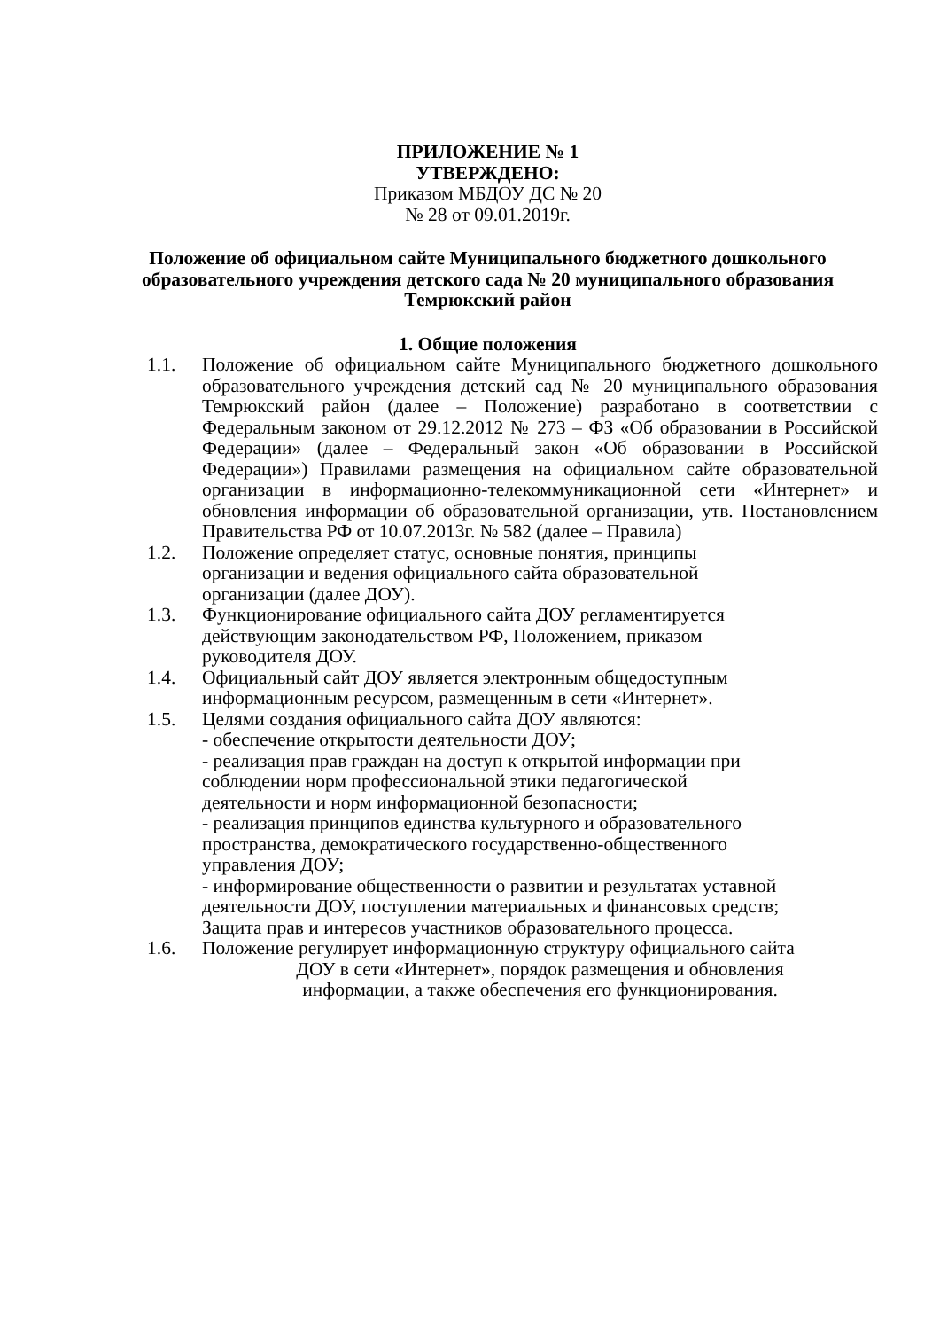ПРИЛОЖЕНИЕ № 1
УТВЕРЖДЕНО:
Приказом МБДОУ ДС № 20
№ 28 от 09.01.2019г.
Положение об официальном сайте Муниципального бюджетного дошкольного образовательного учреждения детского сада № 20 муниципального образования Темрюкский район
1. Общие положения
1.1. Положение об официальном сайте Муниципального бюджетного дошкольного образовательного учреждения детский сад № 20 муниципального образования Темрюкский район (далее – Положение) разработано в соответствии с Федеральным законом от 29.12.2012 № 273 – ФЗ «Об образовании в Российской Федерации» (далее – Федеральный закон «Об образовании в Российской Федерации») Правилами размещения на официальном сайте образовательной организации в информационно-телекоммуникационной сети «Интернет» и обновления информации об образовательной организации, утв. Постановлением Правительства РФ от 10.07.2013г. № 582 (далее – Правила)
1.2. Положение определяет статус, основные понятия, принципы
организации и ведения официального сайта образовательной
организации (далее ДОУ).
1.3. Функционирование официального сайта ДОУ регламентируется
действующим законодательством РФ, Положением, приказом
руководителя ДОУ.
1.4. Официальный сайт ДОУ является электронным общедоступным
информационным ресурсом, размещенным в сети «Интернет».
1.5. Целями создания официального сайта ДОУ являются:
- обеспечение открытости деятельности ДОУ;
- реализация прав граждан на доступ к открытой информации при
соблюдении норм профессиональной этики педагогической
деятельности и норм информационной безопасности;
- реализация принципов единства культурного и образовательного
пространства, демократического государственно-общественного
управления ДОУ;
- информирование общественности о развитии и результатах уставной
деятельности ДОУ, поступлении материальных и финансовых средств;
Защита прав и интересов участников образовательного процесса.
1.6. Положение регулирует информационную структуру официального сайта
ДОУ в сети «Интернет», порядок размещения и обновления
информации, а также обеспечения его функционирования.